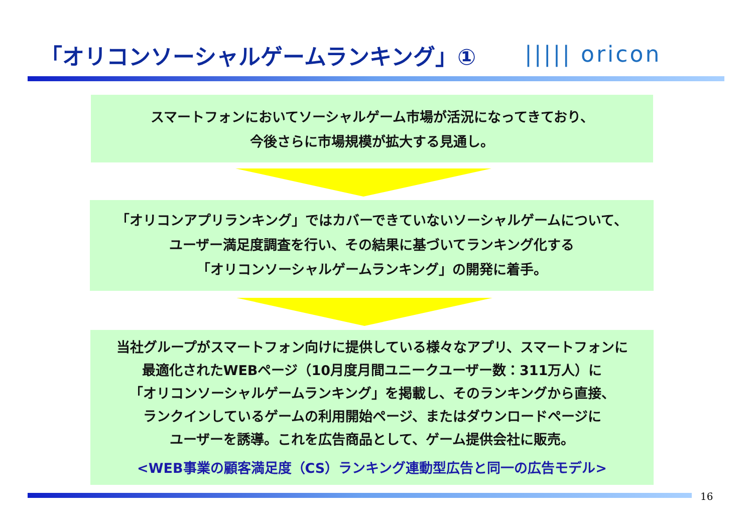「オリコンソーシャルゲームランキング」①
||||| oricon
スマートフォンにおいてソーシャルゲーム市場が活況になってきており、
今後さらに市場規模が拡大する見通し。
「オリコンアプリランキング」ではカバーできていないソーシャルゲームについて、
ユーザー満足度調査を行い、その結果に基づいてランキング化する
「オリコンソーシャルゲームランキング」の開発に着手。
当社グループがスマートフォン向けに提供している様々なアプリ、スマートフォンに
最適化されたWEBページ（10月度月間ユニークユーザー数：311万人）に
「オリコンソーシャルゲームランキング」を掲載し、そのランキングから直接、
ランクインしているゲームの利用開始ページ、またはダウンロードページに
ユーザーを誘導。これを広告商品として、ゲーム提供会社に販売。
<WEB事業の顧客満足度（CS）ランキング連動型広告と同一の広告モデル>
16